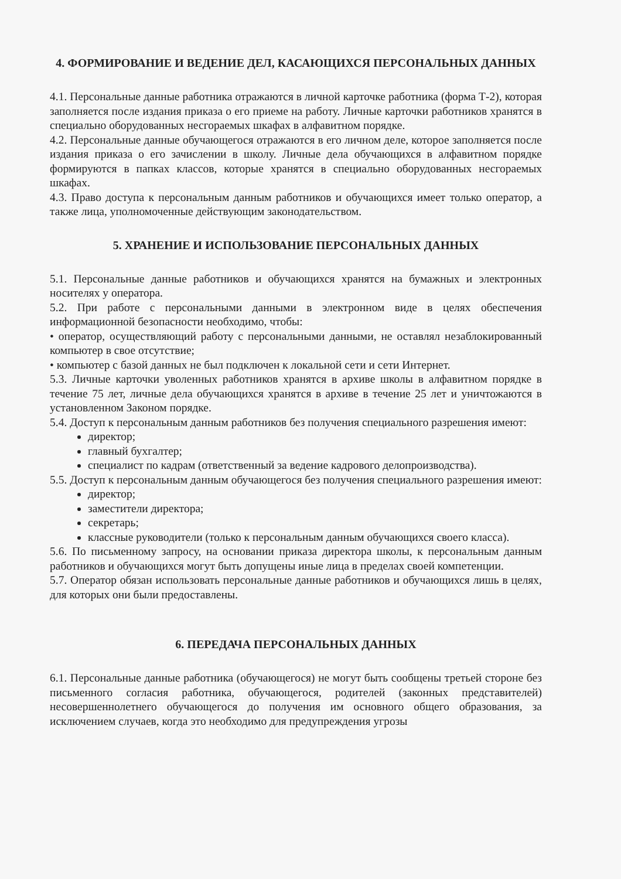4. ФОРМИРОВАНИЕ И ВЕДЕНИЕ ДЕЛ, КАСАЮЩИХСЯ ПЕРСОНАЛЬНЫХ ДАННЫХ
4.1. Персональные данные работника отражаются в личной карточке работника (форма Т-2), которая заполняется после издания приказа о его приеме на работу. Личные карточки работников хранятся в специально оборудованных несгораемых шкафах в алфавитном порядке.
4.2. Персональные данные обучающегося отражаются в его личном деле, которое заполняется после издания приказа о его зачислении в школу. Личные дела обучающихся в алфавитном порядке формируются в папках классов, которые хранятся в специально оборудованных несгораемых шкафах.
4.3. Право доступа к персональным данным работников и обучающихся имеет только оператор, а также лица, уполномоченные действующим законодательством.
5. ХРАНЕНИЕ И ИСПОЛЬЗОВАНИЕ ПЕРСОНАЛЬНЫХ ДАННЫХ
5.1. Персональные данные работников и обучающихся хранятся на бумажных и электронных носителях у оператора.
5.2. При работе с персональными данными в электронном виде в целях обеспечения информационной безопасности необходимо, чтобы:
• оператор, осуществляющий работу с персональными данными, не оставлял незаблокированный компьютер в свое отсутствие;
• компьютер с базой данных не был подключен к локальной сети и сети Интернет.
5.3. Личные карточки уволенных работников хранятся в архиве школы в алфавитном порядке в течение 75 лет, личные дела обучающихся хранятся в архиве в течение 25 лет и уничтожаются в установленном Законом порядке.
5.4. Доступ к персональным данным работников без получения специального разрешения имеют:
директор;
главный бухгалтер;
специалист по кадрам (ответственный за ведение кадрового делопроизводства).
5.5. Доступ к персональным данным обучающегося без получения специального разрешения имеют:
директор;
заместители директора;
секретарь;
классные руководители (только к персональным данным обучающихся своего класса).
5.6. По письменному запросу, на основании приказа директора школы, к персональным данным работников и обучающихся могут быть допущены иные лица в пределах своей компетенции.
5.7. Оператор обязан использовать персональные данные работников и обучающихся лишь в целях, для которых они были предоставлены.
6. ПЕРЕДАЧА ПЕРСОНАЛЬНЫХ ДАННЫХ
6.1. Персональные данные работника (обучающегося) не могут быть сообщены третьей стороне без письменного согласия работника, обучающегося, родителей (законных представителей) несовершеннолетнего обучающегося до получения им основного общего образования, за исключением случаев, когда это необходимо для предупреждения угрозы